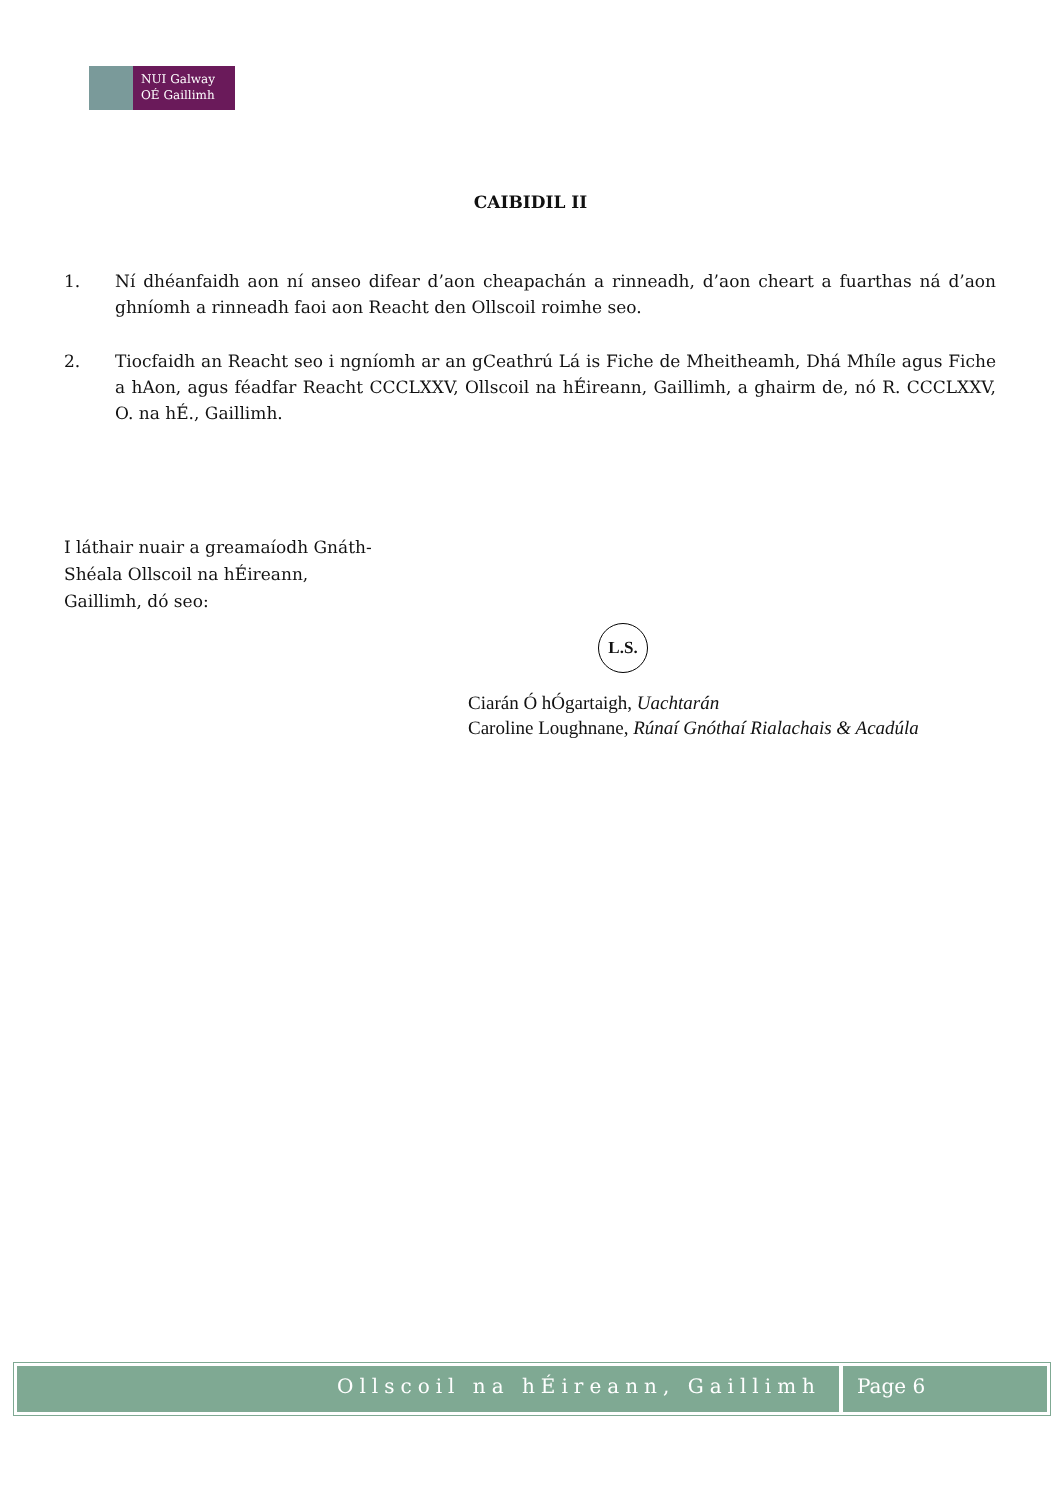NUI Galway
OÉ Gaillimh
CAIBIDIL II
1. Ní dhéanfaidh aon ní anseo difear d’aon cheapachán a rinneadh, d’aon cheart a fuarthas ná d’aon ghníomh a rinneadh faoi aon Reacht den Ollscoil roimhe seo.
2. Tiocfaidh an Reacht seo i ngníomh ar an gCeathrú Lá is Fiche de Mheitheamh, Dhá Mhíle agus Fiche a hAon, agus féadfar Reacht CCCLXXV, Ollscoil na hÉireann, Gaillimh, a ghairm de, nó R. CCCLXXV, O. na hÉ., Gaillimh.
I láthair nuair a greamaíodh Gnáth-
Shéala Ollscoil na hÉireann,
Gaillimh, dó seo:
L.S.
Ciarán Ó hÓgartaigh, Uachtarán
Caroline Loughnane, Rúnaí Gnóthaí Rialachais & Acadúla
Ollscoil na hÉireann, Gaillimh Page 6